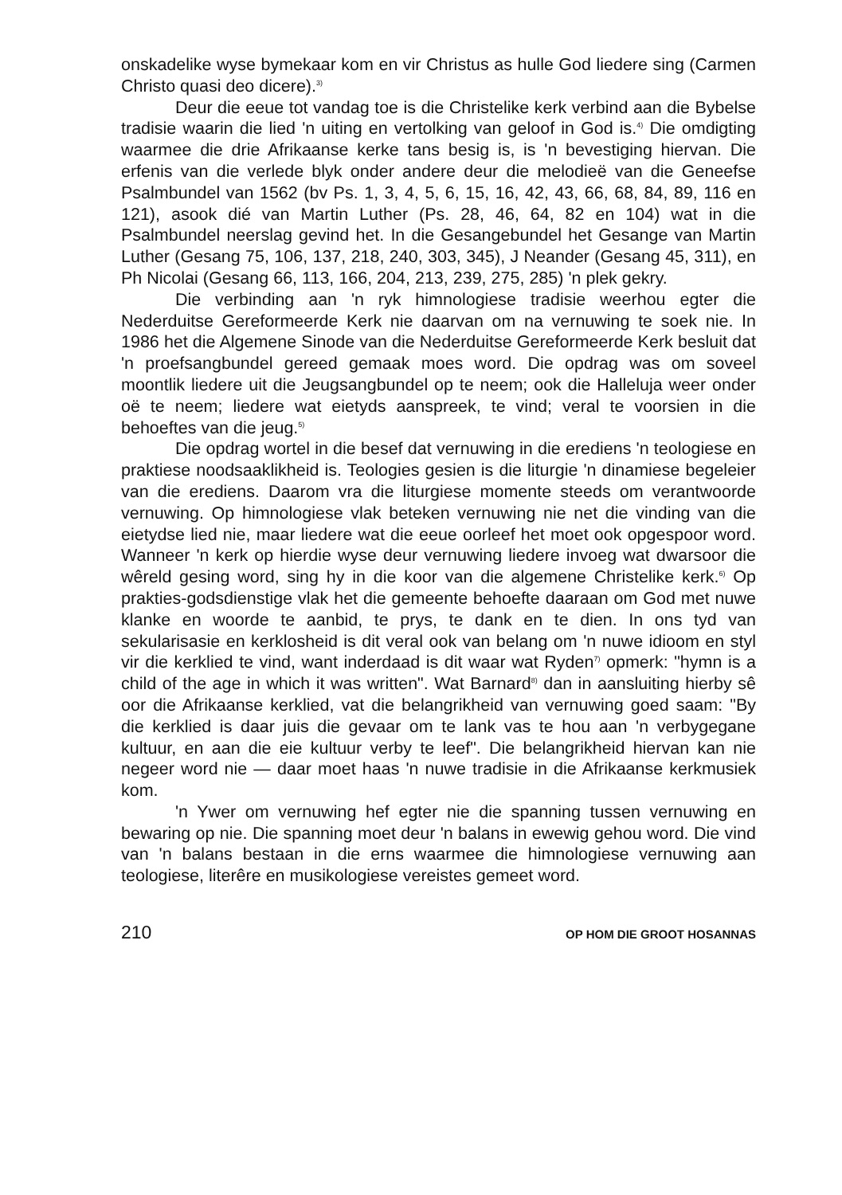onskadelike wyse bymekaar kom en vir Christus as hulle God liedere sing (Carmen Christo quasi deo dicere).<sup>3)</sup>
Deur die eeue tot vandag toe is die Christelike kerk verbind aan die Bybelse tradisie waarin die lied 'n uiting en vertolking van geloof in God is.<sup>4)</sup> Die omdigting waarmee die drie Afrikaanse kerke tans besig is, is 'n bevestiging hiervan. Die erfenis van die verlede blyk onder andere deur die melodieë van die Geneefse Psalmbundel van 1562 (bv Ps. 1, 3, 4, 5, 6, 15, 16, 42, 43, 66, 68, 84, 89, 116 en 121), asook dié van Martin Luther (Ps. 28, 46, 64, 82 en 104) wat in die Psalmbundel neerslag gevind het. In die Gesangebundel het Gesange van Martin Luther (Gesang 75, 106, 137, 218, 240, 303, 345), J Neander (Gesang 45, 311), en Ph Nicolai (Gesang 66, 113, 166, 204, 213, 239, 275, 285) 'n plek gekry.
Die verbinding aan 'n ryk himnologiese tradisie weerhou egter die Nederduitse Gereformeerde Kerk nie daarvan om na vernuwing te soek nie. In 1986 het die Algemene Sinode van die Nederduitse Gereformeerde Kerk besluit dat 'n proefsangbundel gereed gemaak moes word. Die opdrag was om soveel moontlik liedere uit die Jeugsangbundel op te neem; ook die Halleluja weer onder oë te neem; liedere wat eietyds aanspreek, te vind; veral te voorsien in die behoeftes van die jeug.<sup>5)</sup>
Die opdrag wortel in die besef dat vernuwing in die erediens 'n teologiese en praktiese noodsaaklikheid is. Teologies gesien is die liturgie 'n dinamiese begeleier van die erediens. Daarom vra die liturgiese momente steeds om verantwoorde vernuwing. Op himnologiese vlak beteken vernuwing nie net die vinding van die eietydse lied nie, maar liedere wat die eeue oorleef het moet ook opgespoor word. Wanneer 'n kerk op hierdie wyse deur vernuwing liedere invoeg wat dwarsoor die wêreld gesing word, sing hy in die koor van die algemene Christelike kerk.<sup>6)</sup> Op prakties-godsdienstige vlak het die gemeente behoefte daaraan om God met nuwe klanke en woorde te aanbid, te prys, te dank en te dien. In ons tyd van sekularisasie en kerklosheid is dit veral ook van belang om 'n nuwe idioom en styl vir die kerklied te vind, want inderdaad is dit waar wat Ryden<sup>7)</sup> opmerk: "hymn is a child of the age in which it was written". Wat Barnard<sup>8)</sup> dan in aansluiting hierby sê oor die Afrikaanse kerklied, vat die belangrikheid van vernuwing goed saam: "By die kerklied is daar juis die gevaar om te lank vas te hou aan 'n verbygegane kultuur, en aan die eie kultuur verby te leef". Die belangrikheid hiervan kan nie negeer word nie — daar moet haas 'n nuwe tradisie in die Afrikaanse kerkmusiek kom.
'n Ywer om vernuwing hef egter nie die spanning tussen vernuwing en bewaring op nie. Die spanning moet deur 'n balans in ewewig gehou word. Die vind van 'n balans bestaan in die erns waarmee die himnologiese vernuwing aan teologiese, literêre en musikologiese vereistes gemeet word.
210 OP HOM DIE GROOT HOSANNAS